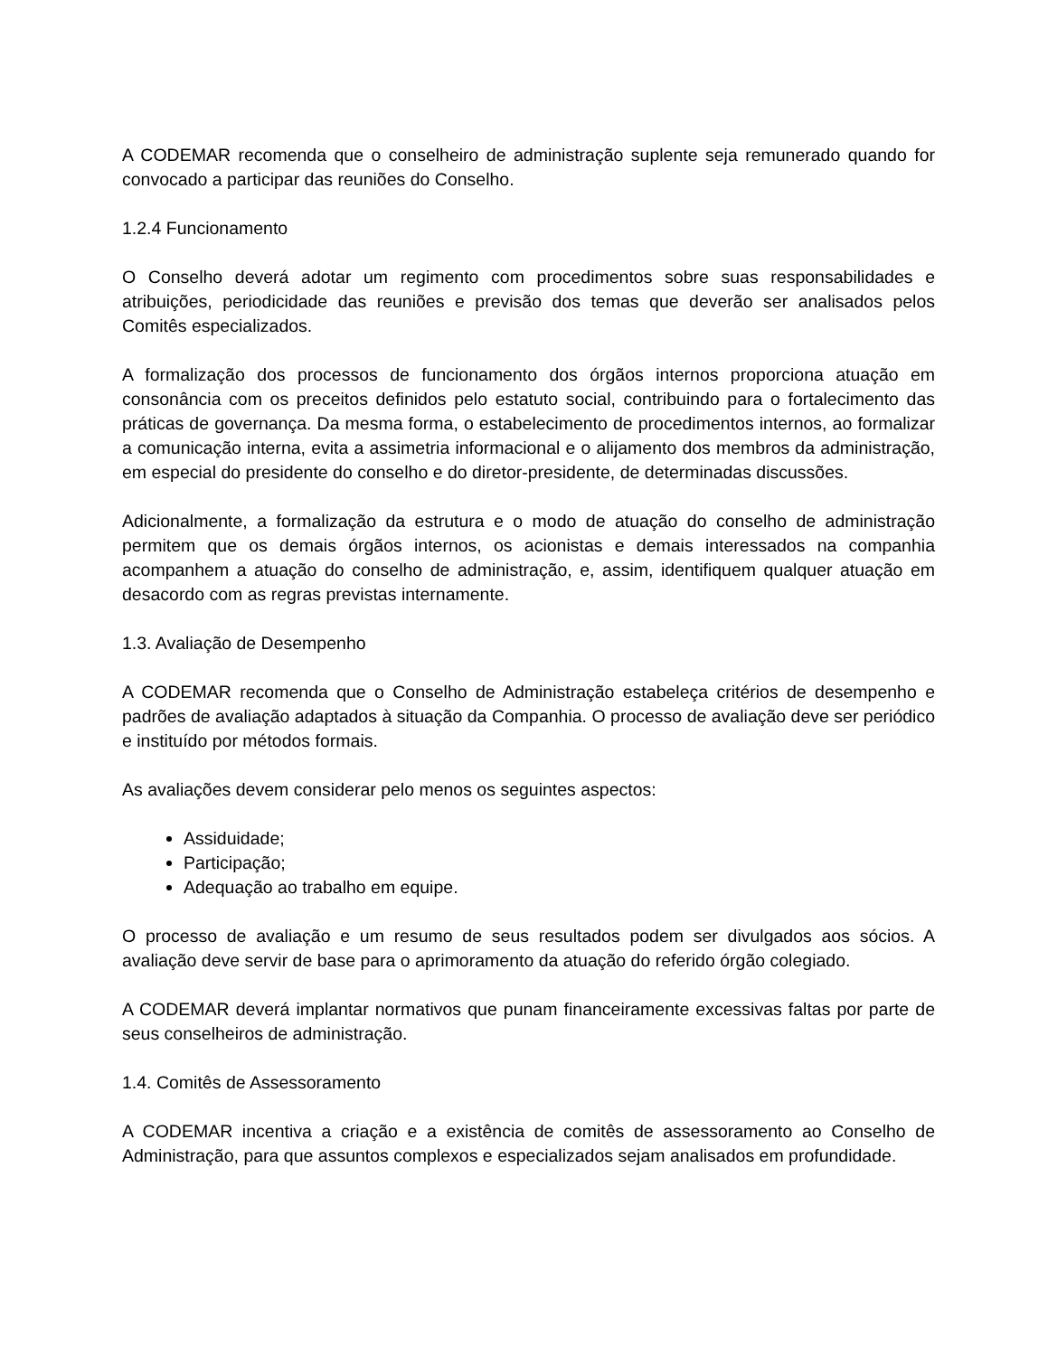A CODEMAR recomenda que o conselheiro de administração suplente seja remunerado quando for convocado a participar das reuniões do Conselho.
1.2.4 Funcionamento
O Conselho deverá adotar um regimento com procedimentos sobre suas responsabilidades e atribuições, periodicidade das reuniões e previsão dos temas que deverão ser analisados pelos Comitês especializados.
A formalização dos processos de funcionamento dos órgãos internos proporciona atuação em consonância com os preceitos definidos pelo estatuto social, contribuindo para o fortalecimento das práticas de governança. Da mesma forma, o estabelecimento de procedimentos internos, ao formalizar a comunicação interna, evita a assimetria informacional e o alijamento dos membros da administração, em especial do presidente do conselho e do diretor-presidente, de determinadas discussões.
Adicionalmente, a formalização da estrutura e o modo de atuação do conselho de administração permitem que os demais órgãos internos, os acionistas e demais interessados na companhia acompanhem a atuação do conselho de administração, e, assim, identifiquem qualquer atuação em desacordo com as regras previstas internamente.
1.3. Avaliação de Desempenho
A CODEMAR recomenda que o Conselho de Administração estabeleça critérios de desempenho e padrões de avaliação adaptados à situação da Companhia. O processo de avaliação deve ser periódico e instituído por métodos formais.
As avaliações devem considerar pelo menos os seguintes aspectos:
Assiduidade;
Participação;
Adequação ao trabalho em equipe.
O processo de avaliação e um resumo de seus resultados podem ser divulgados aos sócios. A avaliação deve servir de base para o aprimoramento da atuação do referido órgão colegiado.
A CODEMAR deverá implantar normativos que punam financeiramente excessivas faltas por parte de seus conselheiros de administração.
1.4. Comitês de Assessoramento
A CODEMAR incentiva a criação e a existência de comitês de assessoramento ao Conselho de Administração, para que assuntos complexos e especializados sejam analisados em profundidade.